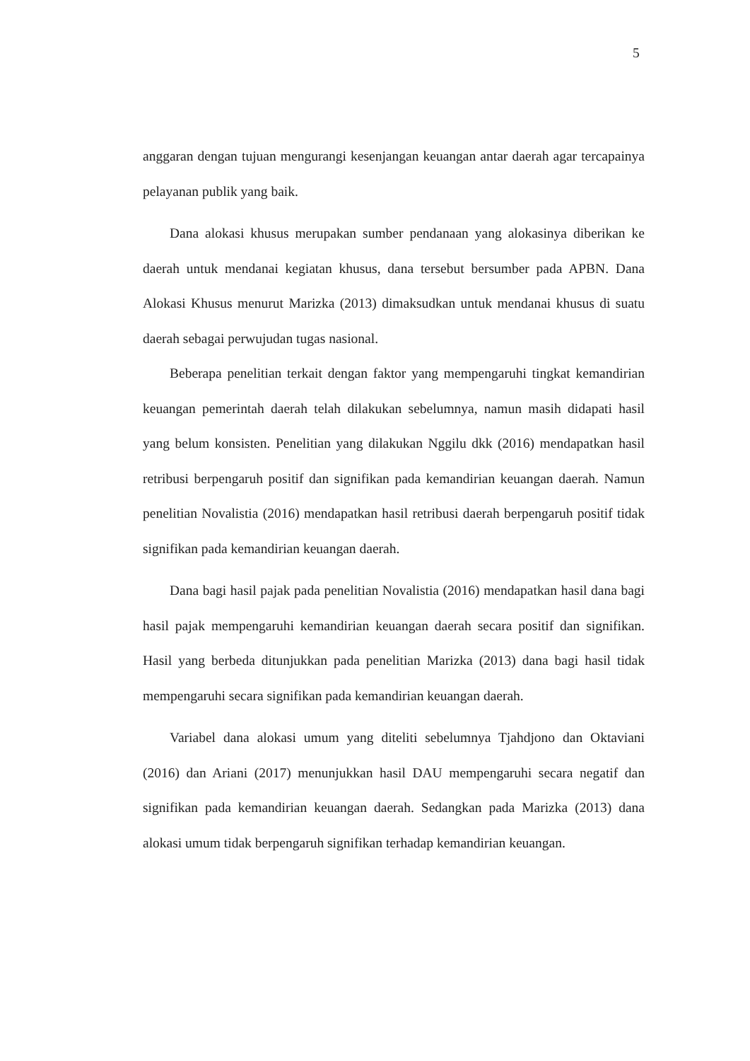5
anggaran dengan tujuan mengurangi kesenjangan keuangan antar daerah agar tercapainya pelayanan publik yang baik.
Dana alokasi khusus merupakan sumber pendanaan yang alokasinya diberikan ke daerah untuk mendanai kegiatan khusus, dana tersebut bersumber pada APBN. Dana Alokasi Khusus menurut Marizka (2013) dimaksudkan untuk mendanai khusus di suatu daerah sebagai perwujudan tugas nasional.
Beberapa penelitian terkait dengan faktor yang mempengaruhi tingkat kemandirian keuangan pemerintah daerah telah dilakukan sebelumnya, namun masih didapati hasil yang belum konsisten. Penelitian yang dilakukan Nggilu dkk (2016) mendapatkan hasil retribusi berpengaruh positif dan signifikan pada kemandirian keuangan daerah. Namun penelitian Novalistia (2016) mendapatkan hasil retribusi daerah berpengaruh positif tidak signifikan pada kemandirian keuangan daerah.
Dana bagi hasil pajak pada penelitian Novalistia (2016) mendapatkan hasil dana bagi hasil pajak mempengaruhi kemandirian keuangan daerah secara positif dan signifikan. Hasil yang berbeda ditunjukkan pada penelitian Marizka (2013) dana bagi hasil tidak mempengaruhi secara signifikan pada kemandirian keuangan daerah.
Variabel dana alokasi umum yang diteliti sebelumnya Tjahdjono dan Oktaviani (2016) dan Ariani (2017) menunjukkan hasil DAU mempengaruhi secara negatif dan signifikan pada kemandirian keuangan daerah. Sedangkan pada Marizka (2013) dana alokasi umum tidak berpengaruh signifikan terhadap kemandirian keuangan.